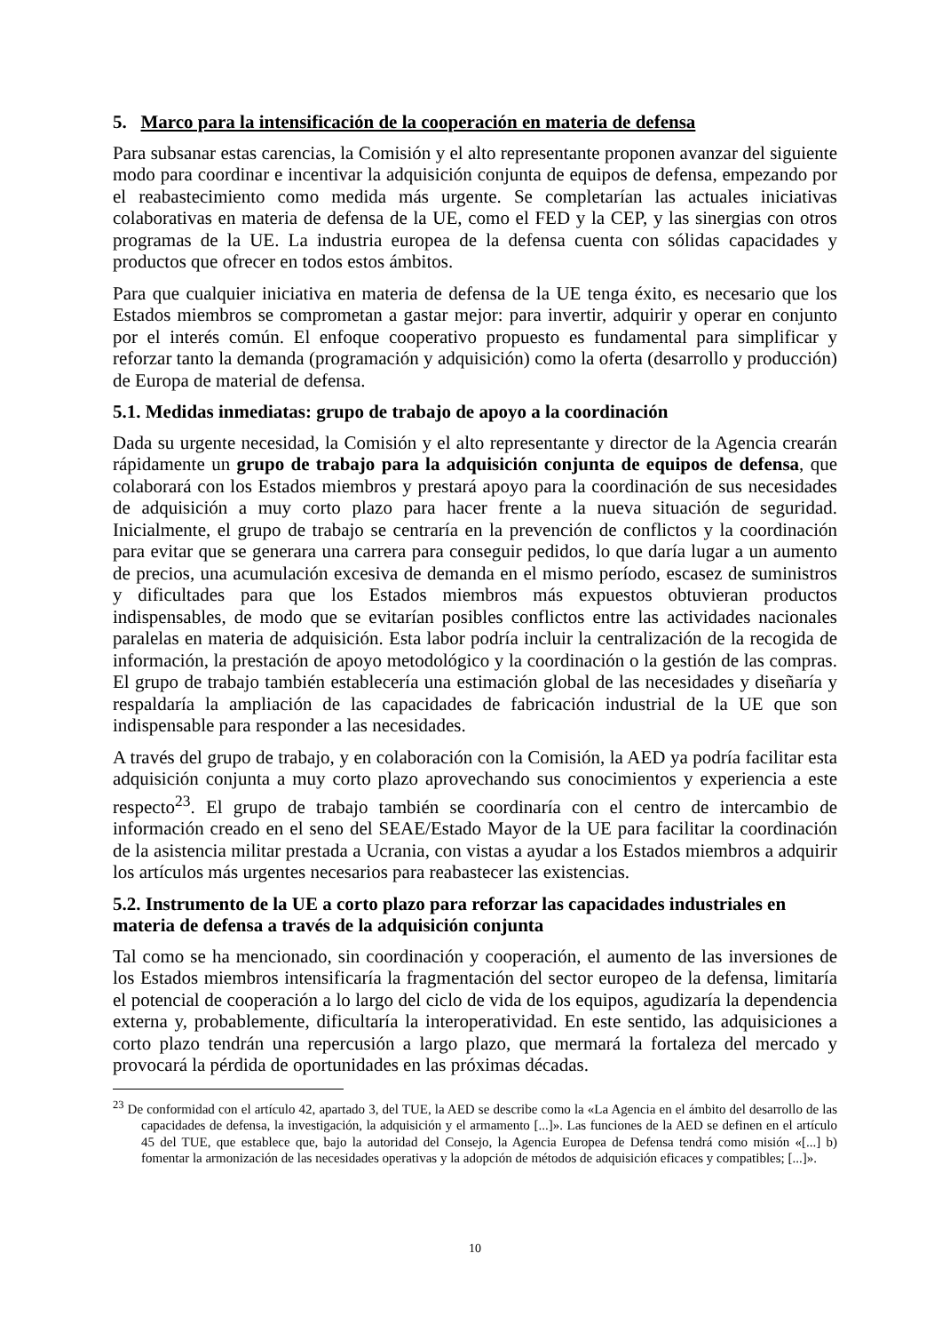5. Marco para la intensificación de la cooperación en materia de defensa
Para subsanar estas carencias, la Comisión y el alto representante proponen avanzar del siguiente modo para coordinar e incentivar la adquisición conjunta de equipos de defensa, empezando por el reabastecimiento como medida más urgente. Se completarían las actuales iniciativas colaborativas en materia de defensa de la UE, como el FED y la CEP, y las sinergias con otros programas de la UE. La industria europea de la defensa cuenta con sólidas capacidades y productos que ofrecer en todos estos ámbitos.
Para que cualquier iniciativa en materia de defensa de la UE tenga éxito, es necesario que los Estados miembros se comprometan a gastar mejor: para invertir, adquirir y operar en conjunto por el interés común. El enfoque cooperativo propuesto es fundamental para simplificar y reforzar tanto la demanda (programación y adquisición) como la oferta (desarrollo y producción) de Europa de material de defensa.
5.1. Medidas inmediatas: grupo de trabajo de apoyo a la coordinación
Dada su urgente necesidad, la Comisión y el alto representante y director de la Agencia crearán rápidamente un grupo de trabajo para la adquisición conjunta de equipos de defensa, que colaborará con los Estados miembros y prestará apoyo para la coordinación de sus necesidades de adquisición a muy corto plazo para hacer frente a la nueva situación de seguridad. Inicialmente, el grupo de trabajo se centraría en la prevención de conflictos y la coordinación para evitar que se generara una carrera para conseguir pedidos, lo que daría lugar a un aumento de precios, una acumulación excesiva de demanda en el mismo período, escasez de suministros y dificultades para que los Estados miembros más expuestos obtuvieran productos indispensables, de modo que se evitarían posibles conflictos entre las actividades nacionales paralelas en materia de adquisición. Esta labor podría incluir la centralización de la recogida de información, la prestación de apoyo metodológico y la coordinación o la gestión de las compras. El grupo de trabajo también establecería una estimación global de las necesidades y diseñaría y respaldaría la ampliación de las capacidades de fabricación industrial de la UE que son indispensable para responder a las necesidades.
A través del grupo de trabajo, y en colaboración con la Comisión, la AED ya podría facilitar esta adquisición conjunta a muy corto plazo aprovechando sus conocimientos y experiencia a este respecto<sup>23</sup>. El grupo de trabajo también se coordinaría con el centro de intercambio de información creado en el seno del SEAE/Estado Mayor de la UE para facilitar la coordinación de la asistencia militar prestada a Ucrania, con vistas a ayudar a los Estados miembros a adquirir los artículos más urgentes necesarios para reabastecer las existencias.
5.2. Instrumento de la UE a corto plazo para reforzar las capacidades industriales en materia de defensa a través de la adquisición conjunta
Tal como se ha mencionado, sin coordinación y cooperación, el aumento de las inversiones de los Estados miembros intensificaría la fragmentación del sector europeo de la defensa, limitaría el potencial de cooperación a lo largo del ciclo de vida de los equipos, agudizaría la dependencia externa y, probablemente, dificultaría la interoperatividad. En este sentido, las adquisiciones a corto plazo tendrán una repercusión a largo plazo, que mermará la fortaleza del mercado y provocará la pérdida de oportunidades en las próximas décadas.
<sup>23</sup> De conformidad con el artículo 42, apartado 3, del TUE, la AED se describe como la «La Agencia en el ámbito del desarrollo de las capacidades de defensa, la investigación, la adquisición y el armamento [...]». Las funciones de la AED se definen en el artículo 45 del TUE, que establece que, bajo la autoridad del Consejo, la Agencia Europea de Defensa tendrá como misión «[...] b) fomentar la armonización de las necesidades operativas y la adopción de métodos de adquisición eficaces y compatibles; [...]».
10